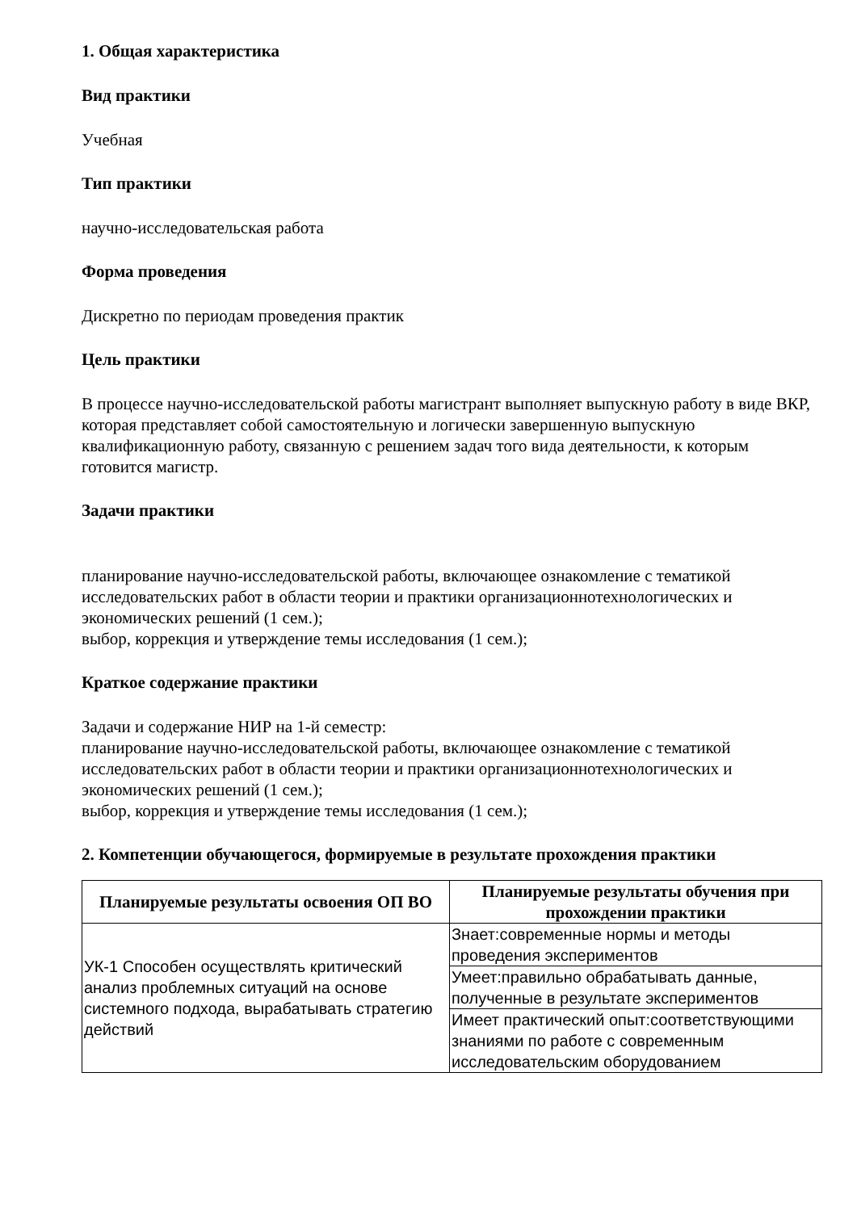1. Общая характеристика
Вид практики
Учебная
Тип практики
научно-исследовательская работа
Форма проведения
Дискретно по периодам проведения практик
Цель практики
В процессе научно-исследовательской работы магистрант выполняет выпускную работу в виде ВКР, которая представляет собой самостоятельную и логически завершенную выпускную квалификационную работу, связанную с решением задач того вида деятельности, к которым готовится магистр.
Задачи практики
планирование научно-исследовательской работы, включающее ознакомление с тематикой исследовательских работ в области теории и практики организационнотехнологических и экономических решений (1 сем.);
выбор, коррекция и утверждение темы исследования (1 сем.);
Краткое содержание практики
Задачи и содержание НИР на 1-й семестр:
планирование научно-исследовательской работы, включающее ознакомление с тематикой исследовательских работ в области теории и практики организационнотехнологических и экономических решений (1 сем.);
выбор, коррекция и утверждение темы исследования (1 сем.);
2. Компетенции обучающегося, формируемые в результате прохождения практики
| Планируемые результаты освоения ОП ВО | Планируемые результаты обучения при прохождении практики |
| --- | --- |
| УК-1 Способен осуществлять критический анализ проблемных ситуаций на основе системного подхода, вырабатывать стратегию действий | Знает:современные нормы и методы проведения экспериментов |
| | Умеет:правильно обрабатывать данные, полученные в результате экспериментов |
| | Имеет практический опыт:соответствующими знаниями по работе с современным исследовательским оборудованием |